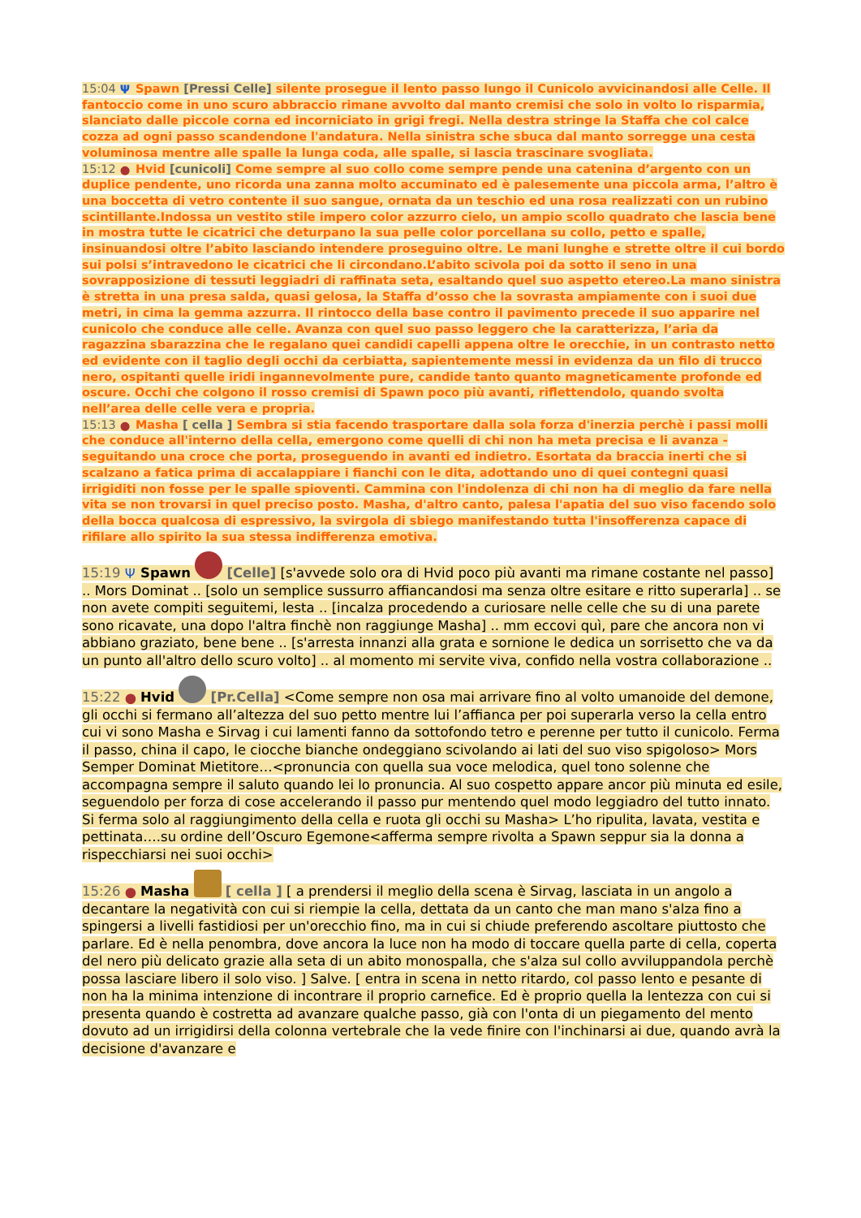15:04 Ψ Spawn [Pressi Celle] silente prosegue il lento passo lungo il Cunicolo avvicinandosi alle Celle. Il fantoccio come in uno scuro abbraccio rimane avvolto dal manto cremisi che solo in volto lo risparmia, slanciato dalle piccole corna ed incorniciato in grigi fregi. Nella destra stringe la Staffa che col calce cozza ad ogni passo scandendone l'andatura. Nella sinistra sche sbuca dal manto sorregge una cesta voluminosa mentre alle spalle la lunga coda, alle spalle, si lascia trascinare svogliata.
15:12 ● Hvid [cunicoli] Come sempre al suo collo come sempre pende una catenina d’argento con un duplice pendente, uno ricorda una zanna molto accuminato ed è palesemente una piccola arma, l’altro è una boccetta di vetro contente il suo sangue, ornata da un teschio ed una rosa realizzati con un rubino scintillante.Indossa un vestito stile impero color azzurro cielo, un ampio scollo quadrato che lascia bene in mostra tutte le cicatrici che deturpano la sua pelle color porcellana su collo, petto e spalle, insinuandosi oltre l’abito lasciando intendere proseguino oltre. Le mani lunghe e strette oltre il cui bordo sui polsi s’intravedono le cicatrici che li circondano.L’abito scivola poi da sotto il seno in una sovrapposizione di tessuti leggiadri di raffinata seta, esaltando quel suo aspetto etereo.La mano sinistra è stretta in una presa salda, quasi gelosa, la Staffa d’osso che la sovrasta ampiamente con i suoi due metri, in cima la gemma azzurra. Il rintocco della base contro il pavimento precede il suo apparire nel cunicolo che conduce alle celle. Avanza con quel suo passo leggero che la caratterizza, l’aria da ragazzina sbarazzina che le regalano quei candidi capelli appena oltre le orecchie, in un contrasto netto ed evidente con il taglio degli occhi da cerbiatta, sapientemente messi in evidenza da un filo di trucco nero, ospitanti quelle iridi ingannevolmente pure, candide tanto quanto magneticamente profonde ed oscure. Occhi che colgono il rosso cremisi di Spawn poco più avanti, riflettendolo, quando svolta nell’area delle celle vera e propria.
15:13 ● Masha [ cella ] Sembra si stia facendo trasportare dalla sola forza d'inerzia perchè i passi molli che conduce all'interno della cella, emergono come quelli di chi non ha meta precisa e li avanza - seguitando una croce che porta, proseguendo in avanti ed indietro. Esortata da braccia inerti che si scalzano a fatica prima di accalappiare i fianchi con le dita, adottando uno di quei contegni quasi irrigiditi non fosse per le spalle spioventi. Cammina con l'indolenza di chi non ha di meglio da fare nella vita se non trovarsi in quel preciso posto. Masha, d'altro canto, palesa l'apatia del suo viso facendo solo della bocca qualcosa di espressivo, la svirgola di sbiego manifestando tutta l'insofferenza capace di rifilare allo spirito la sua stessa indifferenza emotiva.
15:19 Ψ Spawn [Celle] [s'avvede solo ora di Hvid poco più avanti ma rimane costante nel passo] .. Mors Dominat .. [solo un semplice sussurro affiancandosi ma senza oltre esitare e ritto superarla] .. se non avete compiti seguitemi, lesta .. [incalza procedendo a curiosare nelle celle che su di una parete sono ricavate, una dopo l'altra finchè non raggiunge Masha] .. mm eccovi quì, pare che ancora non vi abbiano graziato, bene bene .. [s'arresta innanzi alla grata e sornione le dedica un sorrisetto che va da un punto all'altro dello scuro volto] .. al momento mi servite viva, confido nella vostra collaborazione ..
15:22 ● Hvid [Pr.Cella] <Come sempre non osa mai arrivare fino al volto umanoide del demone, gli occhi si fermano all’altezza del suo petto mentre lui l’affianca per poi superarla verso la cella entro cui vi sono Masha e Sirvag i cui lamenti fanno da sottofondo tetro e perenne per tutto il cunicolo. Ferma il passo, china il capo, le ciocche bianche ondeggiano scivolando ai lati del suo viso spigoloso> Mors Semper Dominat Mietitore…<pronuncia con quella sua voce melodica, quel tono solenne che accompagna sempre il saluto quando lei lo pronuncia. Al suo cospetto appare ancor più minuta ed esile, seguendolo per forza di cose accelerando il passo pur mentendo quel modo leggiadro del tutto innato. Si ferma solo al raggiungimento della cella e ruota gli occhi su Masha> L’ho ripulita, lavata, vestita e pettinata….su ordine dell’Oscuro Egemone<afferma sempre rivolta a Spawn seppur sia la donna a rispecchiarsi nei suoi occhi>
15:26 ● Masha [ cella ] [ a prendersi il meglio della scena è Sirvag, lasciata in un angolo a decantare la negatività con cui si riempie la cella, dettata da un canto che man mano s'alza fino a spingersi a livelli fastidiosi per un'orecchio fino, ma in cui si chiude preferendo ascoltare piuttosto che parlare. Ed è nella penombra, dove ancora la luce non ha modo di toccare quella parte di cella, coperta del nero più delicato grazie alla seta di un abito monospalla, che s'alza sul collo avviluppandola perchè possa lasciare libero il solo viso. ] Salve. [ entra in scena in netto ritardo, col passo lento e pesante di non ha la minima intenzione di incontrare il proprio carnefice. Ed è proprio quella la lentezza con cui si presenta quando è costretta ad avanzare qualche passo, già con l'onta di un piegamento del mento dovuto ad un irrigidirsi della colonna vertebrale che la vede finire con l'inchinarsi ai due, quando avrà la decisione d'avanzare e